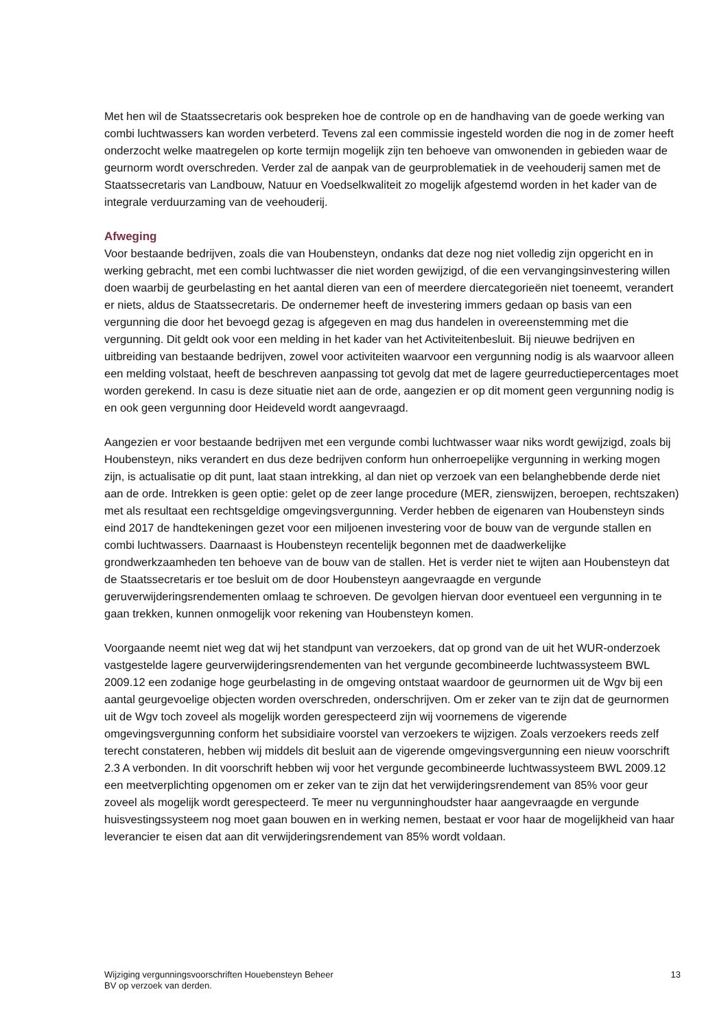Met hen wil de Staatssecretaris ook bespreken hoe de controle op en de handhaving van de goede werking van combi luchtwassers kan worden verbeterd. Tevens zal een commissie ingesteld worden die nog in de zomer heeft onderzocht welke maatregelen op korte termijn mogelijk zijn ten behoeve van omwonenden in gebieden waar de geurnorm wordt overschreden. Verder zal de aanpak van de geurproblematiek in de veehouderij samen met de Staatssecretaris van Landbouw, Natuur en Voedselkwaliteit zo mogelijk afgestemd worden in het kader van de integrale verduurzaming van de veehouderij.
Afweging
Voor bestaande bedrijven, zoals die van Houbensteyn, ondanks dat deze nog niet volledig zijn opgericht en in werking gebracht, met een combi luchtwasser die niet worden gewijzigd, of die een vervangingsinvestering willen doen waarbij de geurbelasting en het aantal dieren van een of meerdere diercategorieën niet toeneemt, verandert er niets, aldus de Staatssecretaris. De ondernemer heeft de investering immers gedaan op basis van een vergunning die door het bevoegd gezag is afgegeven en mag dus handelen in overeenstemming met die vergunning. Dit geldt ook voor een melding in het kader van het Activiteitenbesluit. Bij nieuwe bedrijven en uitbreiding van bestaande bedrijven, zowel voor activiteiten waarvoor een vergunning nodig is als waarvoor alleen een melding volstaat, heeft de beschreven aanpassing tot gevolg dat met de lagere geurreductiepercentages moet worden gerekend. In casu is deze situatie niet aan de orde, aangezien er op dit moment geen vergunning nodig is en ook geen vergunning door Heideveld wordt aangevraagd.
Aangezien er voor bestaande bedrijven met een vergunde combi luchtwasser waar niks wordt gewijzigd, zoals bij Houbensteyn, niks verandert en dus deze bedrijven conform hun onherroepelijke vergunning in werking mogen zijn, is actualisatie op dit punt, laat staan intrekking, al dan niet op verzoek van een belanghebbende derde niet aan de orde. Intrekken is geen optie: gelet op de zeer lange procedure (MER, zienswijzen, beroepen, rechtszaken) met als resultaat een rechtsgeldige omgevingsvergunning. Verder hebben de eigenaren van Houbensteyn sinds eind 2017 de handtekeningen gezet voor een miljoenen investering voor de bouw van de vergunde stallen en combi luchtwassers. Daarnaast is Houbensteyn recentelijk begonnen met de daadwerkelijke grondwerkzaamheden ten behoeve van de bouw van de stallen. Het is verder niet te wijten aan Houbensteyn dat de Staatssecretaris er toe besluit om de door Houbensteyn aangevraagde en vergunde geruverwijderingsrendementen omlaag te schroeven. De gevolgen hiervan door eventueel een vergunning in te gaan trekken, kunnen onmogelijk voor rekening van Houbensteyn komen.
Voorgaande neemt niet weg dat wij het standpunt van verzoekers, dat op grond van de uit het WUR-onderzoek vastgestelde lagere geurverwijderingsrendementen van het vergunde gecombineerde luchtwassysteem BWL 2009.12 een zodanige hoge geurbelasting in de omgeving ontstaat waardoor de geurnormen uit de Wgv bij een aantal geurgevoelige objecten worden overschreden, onderschrijven. Om er zeker van te zijn dat de geurnormen uit de Wgv toch zoveel als mogelijk worden gerespecteerd zijn wij voornemens de vigerende omgevingsvergunning conform het subsidiaire voorstel van verzoekers te wijzigen. Zoals verzoekers reeds zelf terecht constateren, hebben wij middels dit besluit aan de vigerende omgevingsvergunning een nieuw voorschrift 2.3 A verbonden. In dit voorschrift hebben wij voor het vergunde gecombineerde luchtwassysteem BWL 2009.12 een meetverplichting opgenomen om er zeker van te zijn dat het verwijderingsrendement van 85% voor geur zoveel als mogelijk wordt gerespecteerd. Te meer nu vergunninghoudster haar aangevraagde en vergunde huisvestingssysteem nog moet gaan bouwen en in werking nemen, bestaat er voor haar de mogelijkheid van haar leverancier te eisen dat aan dit verwijderingsrendement van 85% wordt voldaan.
Wijziging vergunningsvoorschriften Houebensteyn Beheer
BV op verzoek van derden.
13